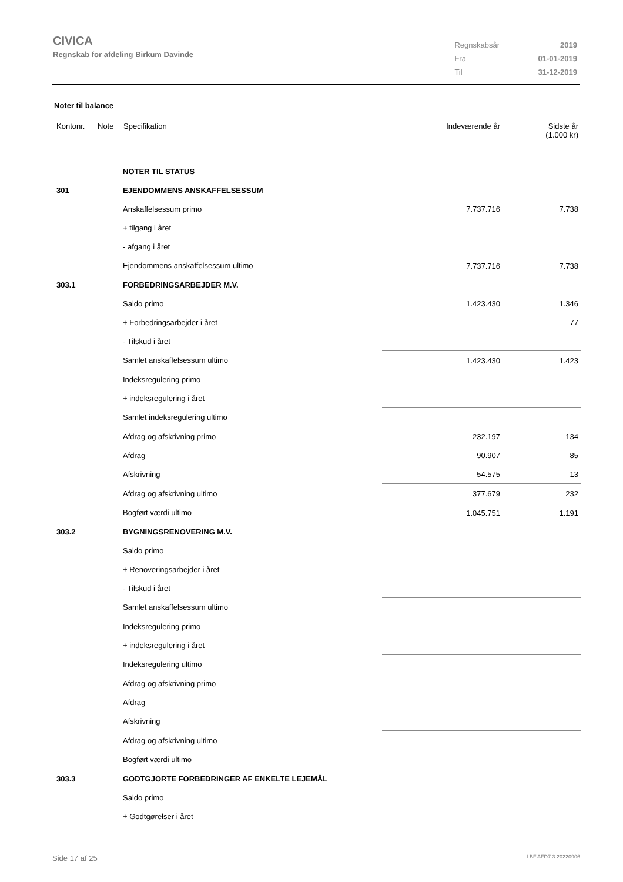CIVICA
Regnskab for afdeling Birkum Davinde
| Regnskabsår | 2019 |
| Fra | 01-01-2019 |
| Til | 31-12-2019 |
Noter til balance
| Kontonr. | Note | Specifikation | Indeværende år | Sidste år (1.000 kr) |
| --- | --- | --- | --- | --- |
| | | NOTER TIL STATUS | | |
| 301 | | EJENDOMMENS ANSKAFFELSESSUM | | |
| | | Anskaffelsessum primo | 7.737.716 | 7.738 |
| | | + tilgang i året | | |
| | | - afgang i året | | |
| | | Ejendommens anskaffelsessum ultimo | 7.737.716 | 7.738 |
| 303.1 | | FORBEDRINGSARBEJDER M.V. | | |
| | | Saldo primo | 1.423.430 | 1.346 |
| | | + Forbedringsarbejder i året | | 77 |
| | | - Tilskud i året | | |
| | | Samlet anskaffelsessum ultimo | 1.423.430 | 1.423 |
| | | Indeksregulering primo | | |
| | | + indeksregulering i året | | |
| | | Samlet indeksregulering ultimo | | |
| | | Afdrag og afskrivning primo | 232.197 | 134 |
| | | Afdrag | 90.907 | 85 |
| | | Afskrivning | 54.575 | 13 |
| | | Afdrag og afskrivning ultimo | 377.679 | 232 |
| | | Bogført værdi ultimo | 1.045.751 | 1.191 |
| 303.2 | | BYGNINGSRENOVERING M.V. | | |
| | | Saldo primo | | |
| | | + Renoveringsarbejder i året | | |
| | | - Tilskud i året | | |
| | | Samlet anskaffelsessum ultimo | | |
| | | Indeksregulering primo | | |
| | | + indeksregulering i året | | |
| | | Indeksregulering ultimo | | |
| | | Afdrag og afskrivning primo | | |
| | | Afdrag | | |
| | | Afskrivning | | |
| | | Afdrag og afskrivning ultimo | | |
| | | Bogført værdi ultimo | | |
| 303.3 | | GODTGJORTE FORBEDRINGER AF ENKELTE LEJEMÅL | | |
| | | Saldo primo | | |
| | | + Godtgørelser i året | | |
Side 17 af 25 LBF.AFD7.3.20220906